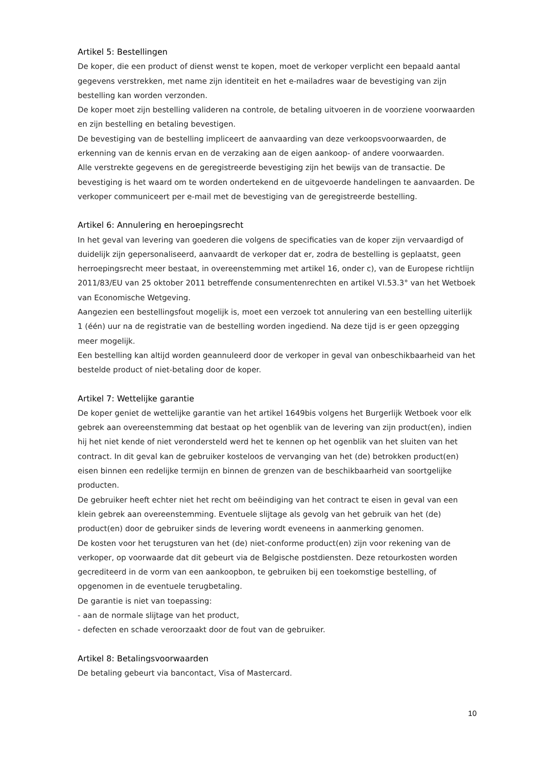Artikel 5: Bestellingen
De koper, die een product of dienst wenst te kopen, moet de verkoper verplicht een bepaald aantal gegevens verstrekken, met name zijn identiteit en het e-mailadres waar de bevestiging van zijn bestelling kan worden verzonden.
De koper moet zijn bestelling valideren na controle, de betaling uitvoeren in de voorziene voorwaarden en zijn bestelling en betaling bevestigen.
De bevestiging van de bestelling impliceert de aanvaarding van deze verkoopsvoorwaarden, de erkenning van de kennis ervan en de verzaking aan de eigen aankoop- of andere voorwaarden.
Alle verstrekte gegevens en de geregistreerde bevestiging zijn het bewijs van de transactie. De bevestiging is het waard om te worden ondertekend en de uitgevoerde handelingen te aanvaarden. De verkoper communiceert per e-mail met de bevestiging van de geregistreerde bestelling.
Artikel 6: Annulering en heroepingsrecht
In het geval van levering van goederen die volgens de specificaties van de koper zijn vervaardigd of duidelijk zijn gepersonaliseerd, aanvaardt de verkoper dat er, zodra de bestelling is geplaatst, geen herroepingsrecht meer bestaat, in overeenstemming met artikel 16, onder c), van de Europese richtlijn 2011/83/EU van 25 oktober 2011 betreffende consumentenrechten en artikel VI.53.3° van het Wetboek van Economische Wetgeving.
Aangezien een bestellingsfout mogelijk is, moet een verzoek tot annulering van een bestelling uiterlijk 1 (één) uur na de registratie van de bestelling worden ingediend. Na deze tijd is er geen opzegging meer mogelijk.
Een bestelling kan altijd worden geannuleerd door de verkoper in geval van onbeschikbaarheid van het bestelde product of niet-betaling door de koper.
Artikel 7: Wettelijke garantie
De koper geniet de wettelijke garantie van het artikel 1649bis volgens het Burgerlijk Wetboek voor elk gebrek aan overeenstemming dat bestaat op het ogenblik van de levering van zijn product(en), indien hij het niet kende of niet verondersteld werd het te kennen op het ogenblik van het sluiten van het contract. In dit geval kan de gebruiker kosteloos de vervanging van het (de) betrokken product(en) eisen binnen een redelijke termijn en binnen de grenzen van de beschikbaarheid van soortgelijke producten.
De gebruiker heeft echter niet het recht om beëindiging van het contract te eisen in geval van een klein gebrek aan overeenstemming. Eventuele slijtage als gevolg van het gebruik van het (de) product(en) door de gebruiker sinds de levering wordt eveneens in aanmerking genomen.
De kosten voor het terugsturen van het (de) niet-conforme product(en) zijn voor rekening van de verkoper, op voorwaarde dat dit gebeurt via de Belgische postdiensten. Deze retourkosten worden gecrediteerd in de vorm van een aankoopbon, te gebruiken bij een toekomstige bestelling, of opgenomen in de eventuele terugbetaling.
De garantie is niet van toepassing:
- aan de normale slijtage van het product,
- defecten en schade veroorzaakt door de fout van de gebruiker.
Artikel 8: Betalingsvoorwaarden
De betaling gebeurt via bancontact, Visa of Mastercard.
10